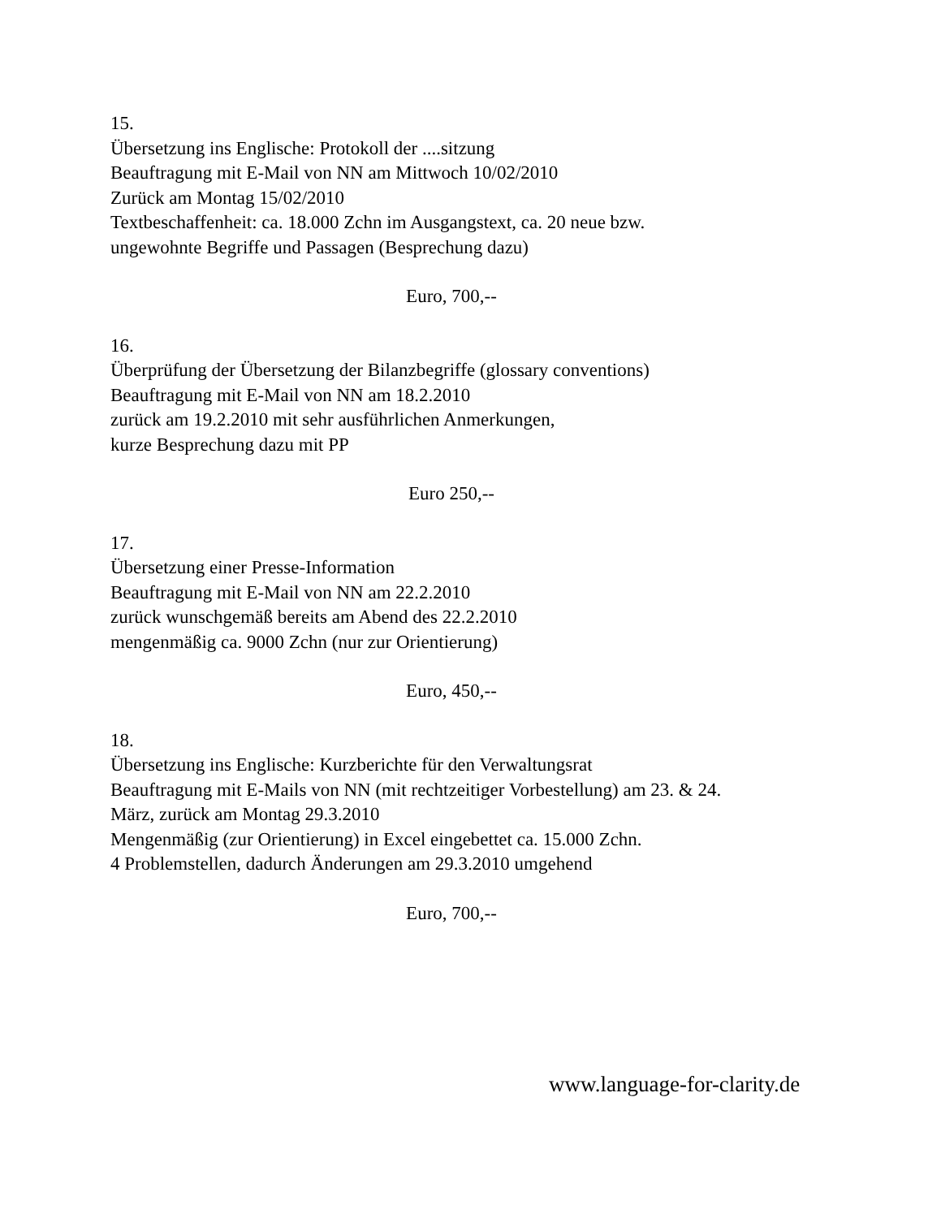15.
Übersetzung ins Englische: Protokoll der ....sitzung
Beauftragung mit E-Mail von NN am Mittwoch 10/02/2010
Zurück am Montag 15/02/2010
Textbeschaffenheit: ca. 18.000 Zchn im Ausgangstext, ca. 20 neue bzw.
ungewohnte Begriffe und Passagen (Besprechung dazu)
Euro, 700,--
16.
Überprüfung der Übersetzung der Bilanzbegriffe (glossary conventions)
Beauftragung mit E-Mail von NN am 18.2.2010
zurück am 19.2.2010 mit sehr ausführlichen Anmerkungen,
kurze Besprechung dazu mit PP
Euro 250,--
17.
Übersetzung einer Presse-Information
Beauftragung mit E-Mail von NN am 22.2.2010
zurück wunschgemäß bereits am Abend des 22.2.2010
mengenmäßig ca. 9000 Zchn (nur zur Orientierung)
Euro, 450,--
18.
Übersetzung ins Englische: Kurzberichte für den Verwaltungsrat
Beauftragung mit E-Mails von NN (mit rechtzeitiger Vorbestellung) am 23. & 24.
März, zurück am Montag 29.3.2010
Mengenmäßig (zur Orientierung) in Excel eingebettet ca. 15.000 Zchn.
4 Problemstellen, dadurch Änderungen am 29.3.2010 umgehend
Euro, 700,--
www.language-for-clarity.de